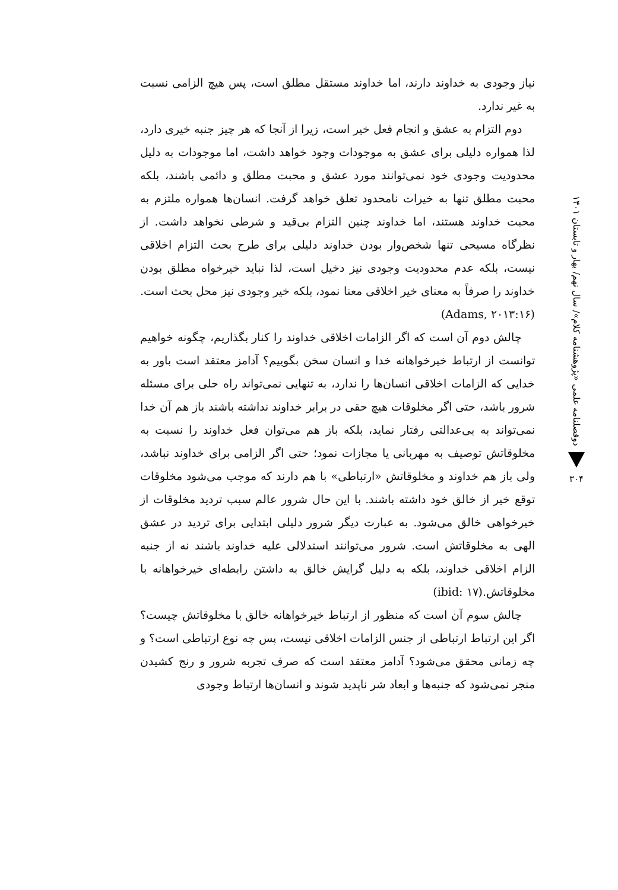دوفصلنامه علمی «پژوهشنامه کلام»/ سال نهم/ بهار و تابستان ۱۴۰۱
۳۰۴
نیاز وجودی به خداوند دارند، اما خداوند مستقل مطلق است، پس هیچ الزامی نسبت به غیر ندارد.
دوم التزام به عشق و انجام فعل خیر است، زیرا از آنجا که هر چیز جنبه خیری دارد، لذا همواره دلیلی برای عشق به موجودات وجود خواهد داشت، اما موجودات به دلیل محدودیت وجودی خود نمی‌توانند مورد عشق و محبت مطلق و دائمی باشند، بلکه محبت مطلق تنها به خیرات نامحدود تعلق خواهد گرفت. انسان‌ها همواره ملتزم به محبت خداوند هستند، اما خداوند چنین التزام بی‌قید و شرطی نخواهد داشت. از نظرگاه مسیحی تنها شخص‌وار بودن خداوند دلیلی برای طرح بحث التزام اخلاقی نیست، بلکه عدم محدودیت وجودی نیز دخیل است، لذا نباید خیرخواه مطلق بودن خداوند را صرفاً به معنای خیر اخلاقی معنا نمود، بلکه خیر وجودی نیز محل بحث است.(Adams, ۲۰۱۳:۱۶)
چالش دوم آن است که اگر الزامات اخلاقی خداوند را کنار بگذاریم، چگونه خواهیم توانست از ارتباط خیرخواهانه خدا و انسان سخن بگوییم؟ آدامز معتقد است باور به خدایی که الزامات اخلاقی انسان‌ها را ندارد، به تنهایی نمی‌تواند راه حلی برای مسئله شرور باشد، حتی اگر مخلوقات هیچ حقی در برابر خداوند نداشته باشند باز هم آن خدا نمی‌تواند به بی‌عدالتی رفتار نماید، بلکه باز هم می‌توان فعل خداوند را نسبت به مخلوقاتش توصیف به مهربانی یا مجازات نمود؛ حتی اگر الزامی برای خداوند نباشد، ولی باز هم خداوند و مخلوقاتش «ارتباطی» با هم دارند که موجب می‌شود مخلوقات توقع خیر از خالق خود داشته باشند. با این حال شرور عالم سبب تردید مخلوقات از خیرخواهی خالق می‌شود. به عبارت دیگر شرور دلیلی ابتدایی برای تردید در عشق الهی به مخلوقاتش است. شرور می‌توانند استدلالی علیه خداوند باشند نه از جنبه الزام اخلاقی خداوند، بلکه به دلیل گرایش خالق به داشتن رابطه‌ای خیرخواهانه با مخلوقاتش.(ibid: ۱۷)
چالش سوم آن است که منظور از ارتباط خیرخواهانه خالق با مخلوقاتش چیست؟ اگر این ارتباط ارتباطی از جنس الزامات اخلاقی نیست، پس چه نوع ارتباطی است؟ و چه زمانی محقق می‌شود؟ آدامز معتقد است که صرف تجربه شرور و رنج کشیدن منجر نمی‌شود که جنبه‌ها و ابعاد شر ناپدید شوند و انسان‌ها ارتباط وجودی